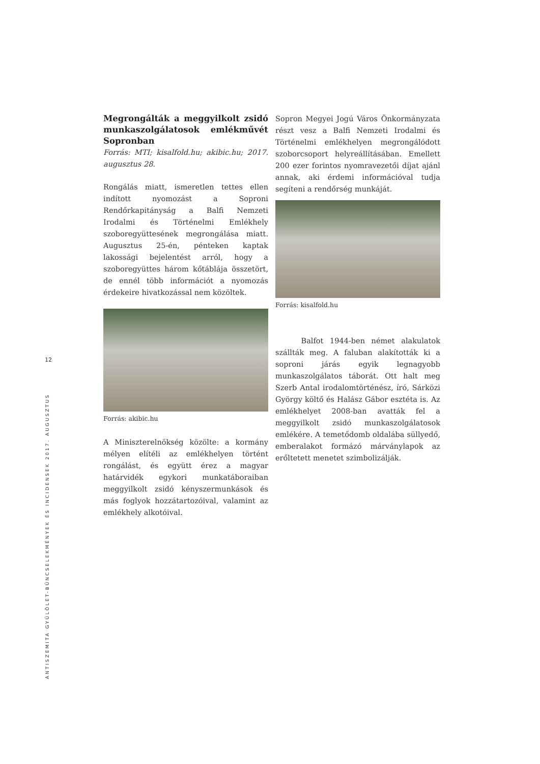12
ANTISZEMITA GYŰLÖLET-BŰNCSELEKMÉNYEK ÉS INCIDENSEK 2017. AUGUSZTUS
Megrongálták a meggyilkolt zsidó munkaszolgálatosok emlékművét Sopronban
Forrás: MTI; kisalfold.hu; akibic.hu; 2017. augusztus 28.
Rongálás miatt, ismeretlen tettes ellen indított nyomozást a Soproni Rendőrkapitányság a Balfi Nemzeti Irodalmi és Történelmi Emlékhely szoboregyüttesének megrongálása miatt. Augusztus 25-én, pénteken kaptak lakossági bejelentést arról, hogy a szoboregyüttes három kőtáblája összetört, de ennél több információt a nyomozás érdekeire hivatkozással nem közöltek.
Forrás: akibic.hu
A Miniszterelnökség közölte: a kormány mélyen elítéli az emlékhelyen történt rongálást, és együtt érez a magyar határvidék egykori munkatáboraiban meggyilkolt zsidó kényszermunkások és más foglyok hozzátartozóival, valamint az emlékhely alkotóival.
Sopron Megyei Jogú Város Önkormányzata részt vesz a Balfi Nemzeti Irodalmi és Történelmi emlékhelyen megrongálódott szoborcsoport helyreállításában. Emellett 200 ezer forintos nyomravezetői díjat ajánl annak, aki érdemi információval tudja segíteni a rendőrség munkáját.
Forrás: kisalfold.hu
Balfot 1944-ben német alakulatok szállták meg. A faluban alakították ki a soproni járás egyik legnagyobb munkaszolgálatos táborát. Ott halt meg Szerb Antal irodalomtörténész, író, Sárközi György költő és Halász Gábor esztéta is. Az emlékhelyet 2008-ban avatták fel a meggyilkolt zsidó munkaszolgálatosok emlékére. A temetődomb oldalába süllyedő, emberalakot formázó márványlapok az erőltetett menetet szimbolizálják.